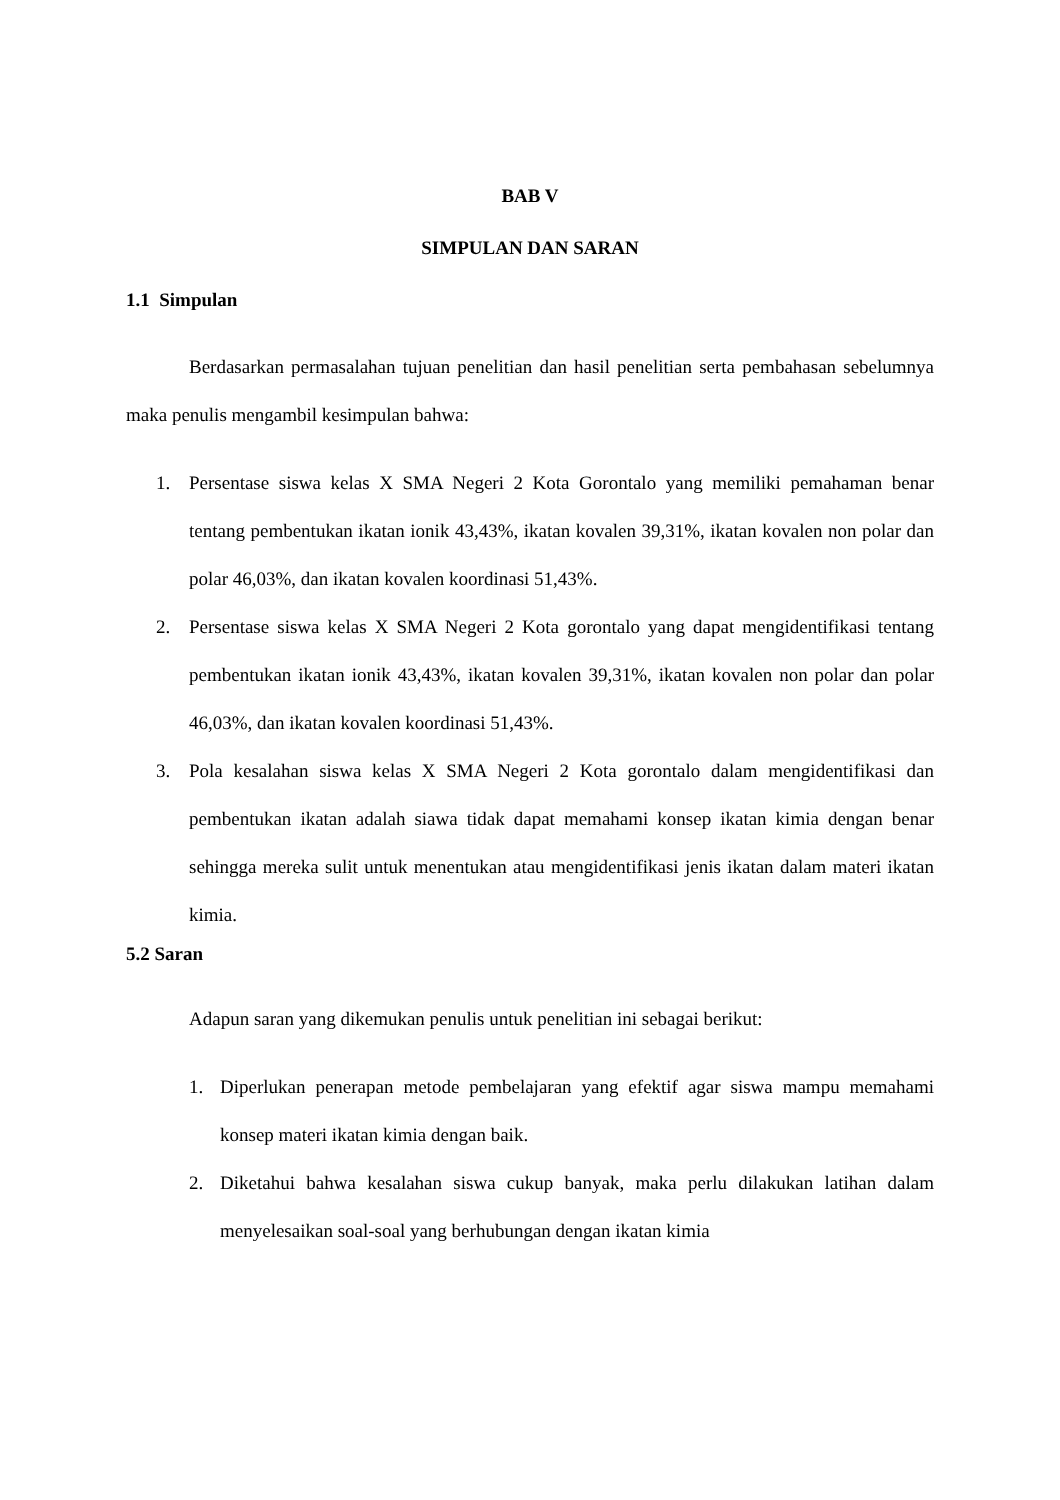BAB V
SIMPULAN DAN SARAN
1.1 Simpulan
Berdasarkan permasalahan tujuan penelitian dan hasil penelitian serta pembahasan sebelumnya maka penulis mengambil kesimpulan bahwa:
1. Persentase siswa kelas X SMA Negeri 2 Kota Gorontalo yang memiliki pemahaman benar tentang pembentukan ikatan ionik 43,43%, ikatan kovalen 39,31%, ikatan kovalen non polar dan polar 46,03%, dan ikatan kovalen koordinasi 51,43%.
2. Persentase siswa kelas X SMA Negeri 2 Kota gorontalo yang dapat mengidentifikasi tentang pembentukan ikatan ionik 43,43%, ikatan kovalen 39,31%, ikatan kovalen non polar dan polar 46,03%, dan ikatan kovalen koordinasi 51,43%.
3. Pola kesalahan siswa kelas X SMA Negeri 2 Kota gorontalo dalam mengidentifikasi dan pembentukan ikatan adalah siawa tidak dapat memahami konsep ikatan kimia dengan benar sehingga mereka sulit untuk menentukan atau mengidentifikasi jenis ikatan dalam materi ikatan kimia.
5.2 Saran
Adapun saran yang dikemukan penulis untuk penelitian ini sebagai berikut:
1. Diperlukan penerapan metode pembelajaran yang efektif agar siswa mampu memahami konsep materi ikatan kimia dengan baik.
2. Diketahui bahwa kesalahan siswa cukup banyak, maka perlu dilakukan latihan dalam menyelesaikan soal-soal yang berhubungan dengan ikatan kimia